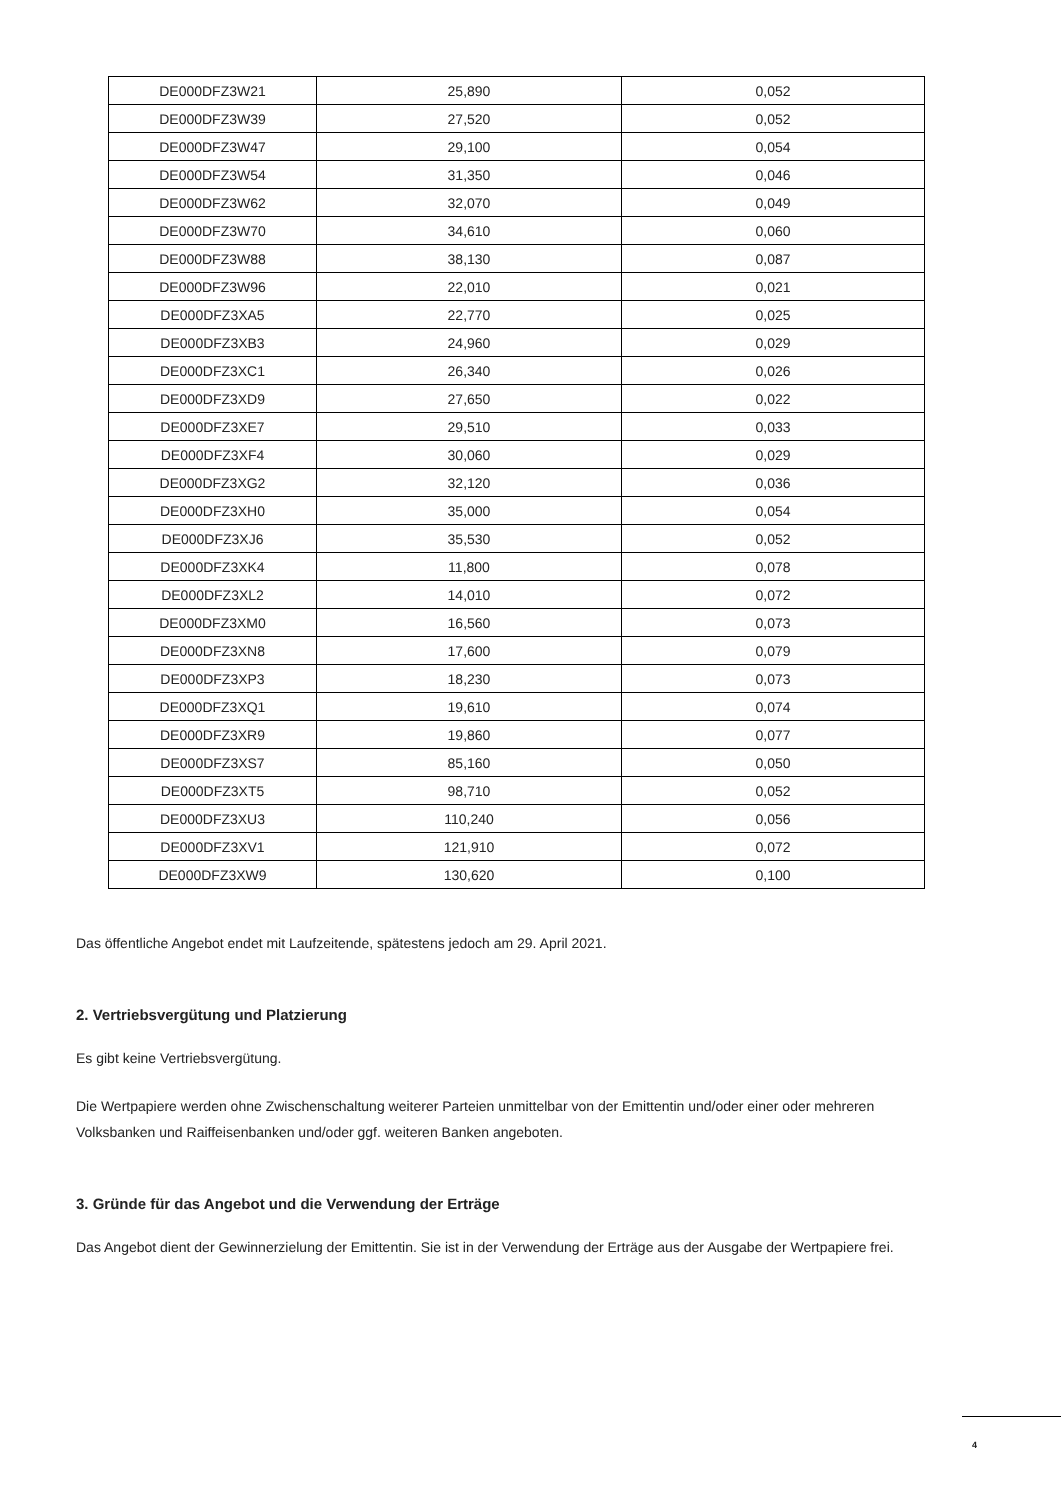| DE000DFZ3W21 | 25,890 | 0,052 |
| DE000DFZ3W39 | 27,520 | 0,052 |
| DE000DFZ3W47 | 29,100 | 0,054 |
| DE000DFZ3W54 | 31,350 | 0,046 |
| DE000DFZ3W62 | 32,070 | 0,049 |
| DE000DFZ3W70 | 34,610 | 0,060 |
| DE000DFZ3W88 | 38,130 | 0,087 |
| DE000DFZ3W96 | 22,010 | 0,021 |
| DE000DFZ3XA5 | 22,770 | 0,025 |
| DE000DFZ3XB3 | 24,960 | 0,029 |
| DE000DFZ3XC1 | 26,340 | 0,026 |
| DE000DFZ3XD9 | 27,650 | 0,022 |
| DE000DFZ3XE7 | 29,510 | 0,033 |
| DE000DFZ3XF4 | 30,060 | 0,029 |
| DE000DFZ3XG2 | 32,120 | 0,036 |
| DE000DFZ3XH0 | 35,000 | 0,054 |
| DE000DFZ3XJ6 | 35,530 | 0,052 |
| DE000DFZ3XK4 | 11,800 | 0,078 |
| DE000DFZ3XL2 | 14,010 | 0,072 |
| DE000DFZ3XM0 | 16,560 | 0,073 |
| DE000DFZ3XN8 | 17,600 | 0,079 |
| DE000DFZ3XP3 | 18,230 | 0,073 |
| DE000DFZ3XQ1 | 19,610 | 0,074 |
| DE000DFZ3XR9 | 19,860 | 0,077 |
| DE000DFZ3XS7 | 85,160 | 0,050 |
| DE000DFZ3XT5 | 98,710 | 0,052 |
| DE000DFZ3XU3 | 110,240 | 0,056 |
| DE000DFZ3XV1 | 121,910 | 0,072 |
| DE000DFZ3XW9 | 130,620 | 0,100 |
Das öffentliche Angebot endet mit Laufzeitende, spätestens jedoch am 29. April 2021.
2. Vertriebsvergütung und Platzierung
Es gibt keine Vertriebsvergütung.
Die Wertpapiere werden ohne Zwischenschaltung weiterer Parteien unmittelbar von der Emittentin und/oder einer oder mehreren Volksbanken und Raiffeisenbanken und/oder ggf. weiteren Banken angeboten.
3. Gründe für das Angebot und die Verwendung der Erträge
Das Angebot dient der Gewinnerzielung der Emittentin. Sie ist in der Verwendung der Erträge aus der Ausgabe der Wertpapiere frei.
4